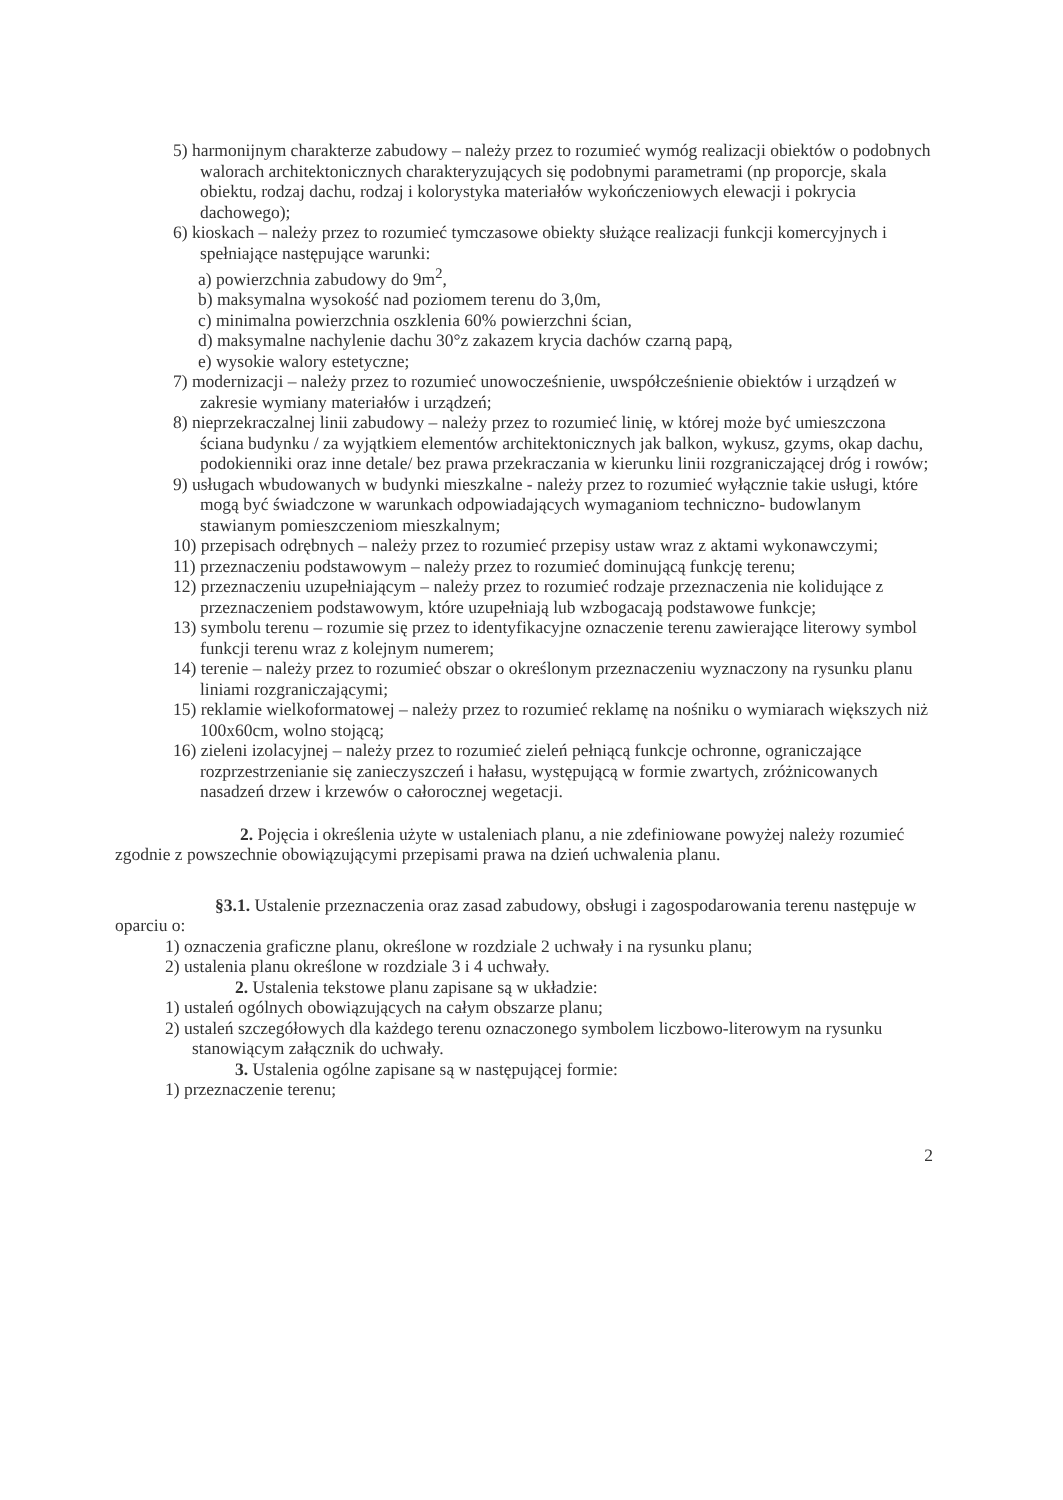5) harmonijnym charakterze zabudowy – należy przez to rozumieć wymóg realizacji obiektów o podobnych walorach architektonicznych charakteryzujących się podobnymi parametrami (np proporcje, skala obiektu, rodzaj dachu, rodzaj i kolorystyka materiałów wykończeniowych elewacji i pokrycia dachowego);
6) kioskach – należy przez to rozumieć tymczasowe obiekty służące realizacji funkcji komercyjnych i spełniające następujące warunki:
a) powierzchnia zabudowy do 9m<sup>2</sup>,
b) maksymalna wysokość nad poziomem terenu do 3,0m,
c) minimalna powierzchnia oszklenia 60% powierzchni ścian,
d) maksymalne nachylenie dachu 30°z zakazem krycia dachów czarną papą,
e) wysokie walory estetyczne;
7) modernizacji – należy przez to rozumieć unowocześnienie, uwspółcześnienie obiektów i urządzeń w zakresie wymiany materiałów i urządzeń;
8) nieprzekraczalnej linii zabudowy – należy przez to rozumieć linię, w której może być umieszczona ściana budynku / za wyjątkiem elementów architektonicznych jak balkon, wykusz, gzyms, okap dachu, podokienniki oraz inne detale/ bez prawa przekraczania w kierunku linii rozgraniczającej dróg i rowów;
9) usługach wbudowanych w budynki mieszkalne - należy przez to rozumieć wyłącznie takie usługi, które mogą być świadczone w warunkach odpowiadających wymaganiom techniczno- budowlanym stawianym pomieszczeniom mieszkalnym;
10) przepisach odrębnych – należy przez to rozumieć przepisy ustaw wraz z aktami wykonawczymi;
11) przeznaczeniu podstawowym – należy przez to rozumieć dominującą funkcję terenu;
12) przeznaczeniu uzupełniającym – należy przez to rozumieć rodzaje przeznaczenia nie kolidujące z przeznaczeniem podstawowym, które uzupełniają lub wzbogacają podstawowe funkcje;
13) symbolu terenu – rozumie się przez to identyfikacyjne oznaczenie terenu zawierające literowy symbol funkcji terenu wraz z kolejnym numerem;
14) terenie – należy przez to rozumieć obszar o określonym przeznaczeniu wyznaczony na rysunku planu liniami rozgraniczającymi;
15) reklamie wielkoformatowej – należy przez to rozumieć reklamę na nośniku o wymiarach większych niż 100x60cm, wolno stojącą;
16) zieleni izolacyjnej – należy przez to rozumieć zieleń pełniącą funkcje ochronne, ograniczające rozprzestrzenianie się zanieczyszczeń i hałasu, występującą w formie zwartych, zróżnicowanych nasadzeń drzew i krzewów o całorocznej wegetacji.
2. Pojęcia i określenia użyte w ustaleniach planu, a nie zdefiniowane powyżej należy rozumieć zgodnie z powszechnie obowiązującymi przepisami prawa na dzień uchwalenia planu.
§3.1. Ustalenie przeznaczenia oraz zasad zabudowy, obsługi i zagospodarowania terenu następuje w oparciu o:
1) oznaczenia graficzne planu, określone w rozdziale 2 uchwały i na rysunku planu;
2) ustalenia planu określone w rozdziale 3 i 4 uchwały.
2. Ustalenia tekstowe planu zapisane są w układzie:
1) ustaleń ogólnych obowiązujących na całym obszarze planu;
2) ustaleń szczegółowych dla każdego terenu oznaczonego symbolem liczbowo-literowym na rysunku stanowiącym załącznik do uchwały.
3. Ustalenia ogólne zapisane są w następującej formie:
1) przeznaczenie terenu;
2